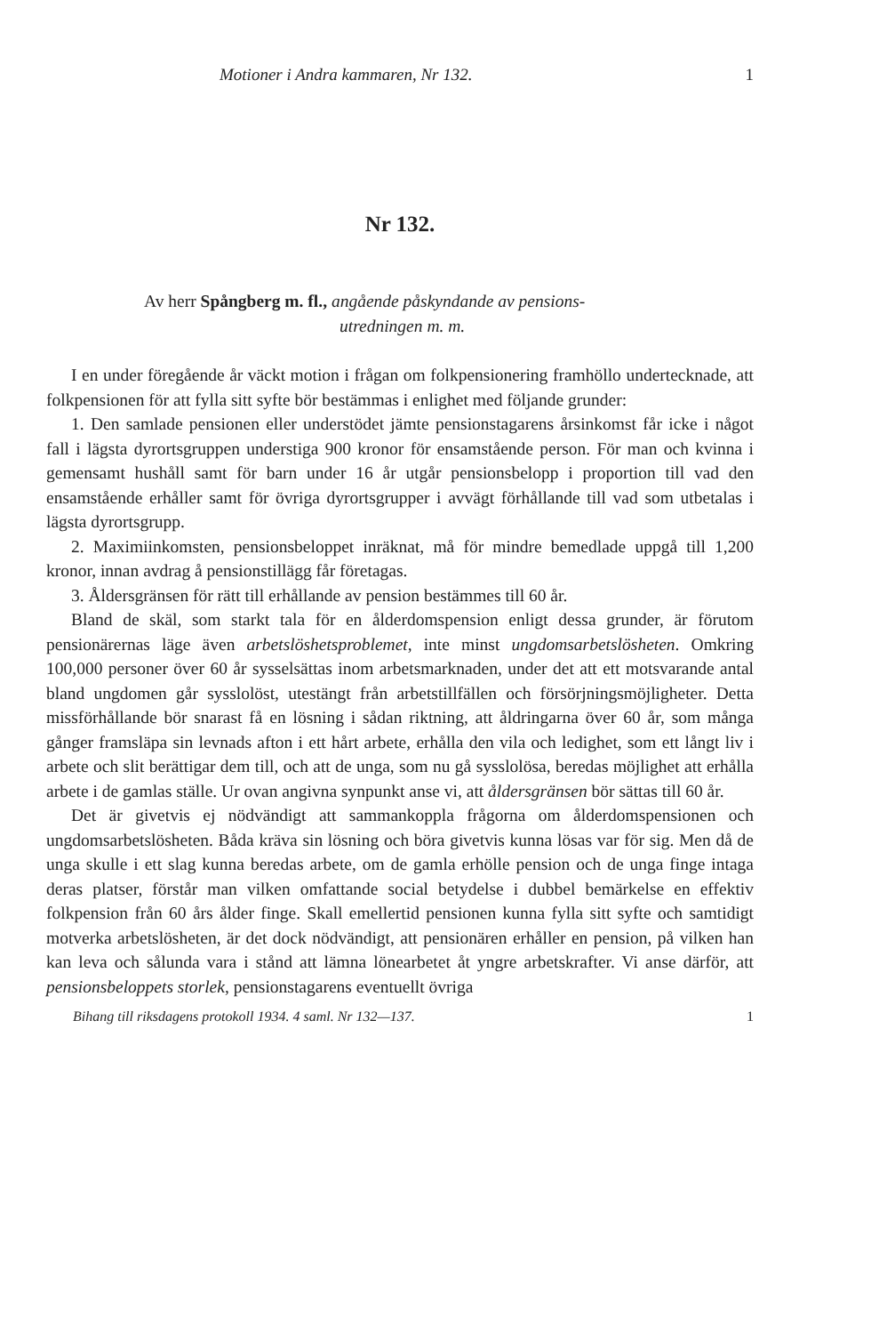Motioner i Andra kammaren, Nr 132. 1
Nr 132.
Av herr Spångberg m. fl., angående påskyndande av pensions-
utredningen m. m.
I en under föregående år väckt motion i frågan om folkpensionering framhöllo undertecknade, att folkpensionen för att fylla sitt syfte bör bestämmas i enlighet med följande grunder:
1. Den samlade pensionen eller understödet jämte pensionstagarens årsinkomst får icke i något fall i lägsta dyrortsgruppen understiga 900 kronor för ensamstående person. För man och kvinna i gemensamt hushåll samt för barn under 16 år utgår pensionsbelopp i proportion till vad den ensamstående erhåller samt för övriga dyrortsgrupper i avvägt förhållande till vad som utbetalas i lägsta dyrortsgrupp.
2. Maximiinkomsten, pensionsbeloppet inräknat, må för mindre bemedlade uppgå till 1,200 kronor, innan avdrag å pensionstillägg får företagas.
3. Åldersgränsen för rätt till erhållande av pension bestämmes till 60 år.
Bland de skäl, som starkt tala för en ålderdomspension enligt dessa grunder, är förutom pensionärernas läge även arbetslöshetsproblemet, inte minst ungdomsarbetslösheten. Omkring 100,000 personer över 60 år sysselsättas inom arbetsmarknaden, under det att ett motsvarande antal bland ungdomen går sysslolöst, utestängt från arbetstillfällen och försörjningsmöjligheter. Detta missförhållande bör snarast få en lösning i sådan riktning, att åldringarna över 60 år, som många gånger framsläpa sin levnads afton i ett hårt arbete, erhålla den vila och ledighet, som ett långt liv i arbete och slit berättigar dem till, och att de unga, som nu gå sysslolösa, beredas möjlighet att erhålla arbete i de gamlas ställe. Ur ovan angivna synpunkt anse vi, att åldersgränsen bör sättas till 60 år.
Det är givetvis ej nödvändigt att sammankoppla frågorna om ålderdomspensionen och ungdomsarbetslösheten. Båda kräva sin lösning och böra givetvis kunna lösas var för sig. Men då de unga skulle i ett slag kunna beredas arbete, om de gamla erhölle pension och de unga finge intaga deras platser, förstår man vilken omfattande social betydelse i dubbel bemärkelse en effektiv folkpension från 60 års ålder finge. Skall emellertid pensionen kunna fylla sitt syfte och samtidigt motverka arbetslösheten, är det dock nödvändigt, att pensionären erhåller en pension, på vilken han kan leva och sålunda vara i stånd att lämna lönearbetet åt yngre arbetskrafter. Vi anse därför, att pensionsbeloppets storlek, pensionstagarens eventuellt övriga
Bihang till riksdagens protokoll 1934. 4 saml. Nr 132—137. 1